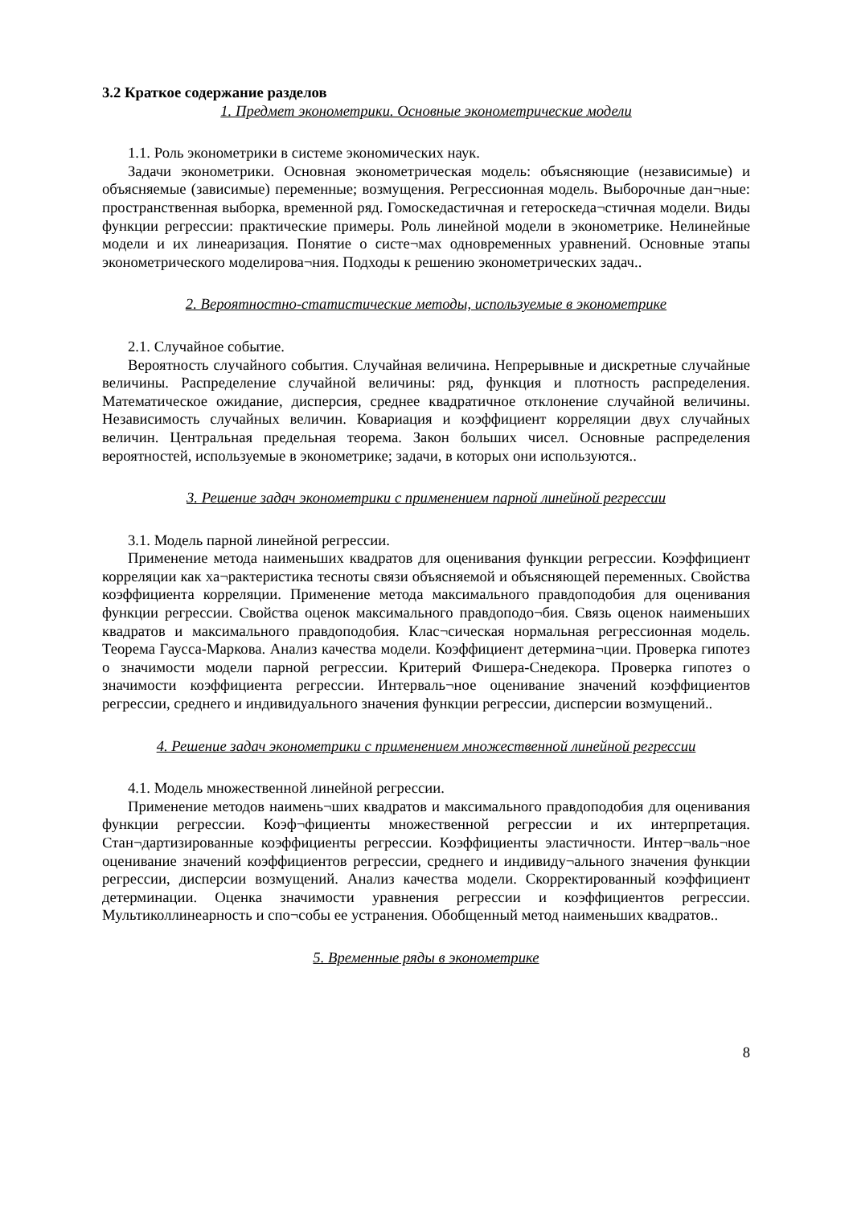3.2 Краткое содержание разделов
1. Предмет эконометрики. Основные эконометрические модели
1.1. Роль эконометрики в системе экономических наук.
Задачи эконометрики. Основная эконометрическая модель: объясняющие (независимые) и объясняемые (зависимые) переменные; возмущения. Регрессионная модель. Выборочные дан¬ные: пространственная выборка, временной ряд. Гомоскедастичная и гетероскеда¬стичная модели. Виды функции регрессии: практические примеры. Роль линейной модели в эконометрике. Нелинейные модели и их линеаризация. Понятие о систе¬мах одновременных уравнений. Основные этапы эконометрического моделирова¬ния. Подходы к решению эконометрических задач..
2. Вероятностно-статистические методы, используемые в эконометрике
2.1. Случайное событие.
Вероятность случайного события. Случайная величина. Непрерывные и дискретные случайные величины. Распределение случайной величины: ряд, функция и плотность распределения. Математическое ожидание, дисперсия, среднее квадратичное отклонение случайной величины. Независимость случайных величин. Ковариация и коэффициент корреляции двух случайных величин. Центральная предельная теорема. Закон больших чисел. Основные распределения вероятностей, используемые в эконометрике; задачи, в которых они используются..
3. Решение задач эконометрики с применением парной линейной регрессии
3.1. Модель парной линейной регрессии.
Применение метода наименьших квадратов для оценивания функции регрессии. Коэффициент корреляции как ха¬рактеристика тесноты связи объясняемой и объясняющей переменных. Свойства коэффициента корреляции. Применение метода максимального правдоподобия для оценивания функции регрессии. Свойства оценок максимального правдоподо¬бия. Связь оценок наименьших квадратов и максимального правдоподобия. Клас¬сическая нормальная регрессионная модель. Теорема Гаусса-Маркова. Анализ качества модели. Коэффициент детермина¬ции. Проверка гипотез о значимости модели парной регрессии. Критерий Фишера-Снедекора. Проверка гипотез о значимости коэффициента регрессии. Интерваль¬ное оценивание значений коэффициентов регрессии, среднего и индивидуального значения функции регрессии, дисперсии возмущений..
4. Решение задач эконометрики с применением множественной линейной регрессии
4.1. Модель множественной линейной регрессии.
Применение методов наимень¬ших квадратов и максимального правдоподобия для оценивания функции регрессии. Коэф¬фициенты множественной регрессии и их интерпретация. Стан¬дартизированные коэффициенты регрессии. Коэффициенты эластичности. Интер¬валь¬ное оценивание значений коэффициентов регрессии, среднего и индивиду¬ального значения функции регрессии, дисперсии возмущений. Анализ качества модели. Скорректированный коэффициент детерминации. Оценка значимости уравнения регрессии и коэффициентов регрессии. Мультиколлинеарность и спо¬собы ее устранения. Обобщенный метод наименьших квадратов..
5. Временные ряды в эконометрике
8